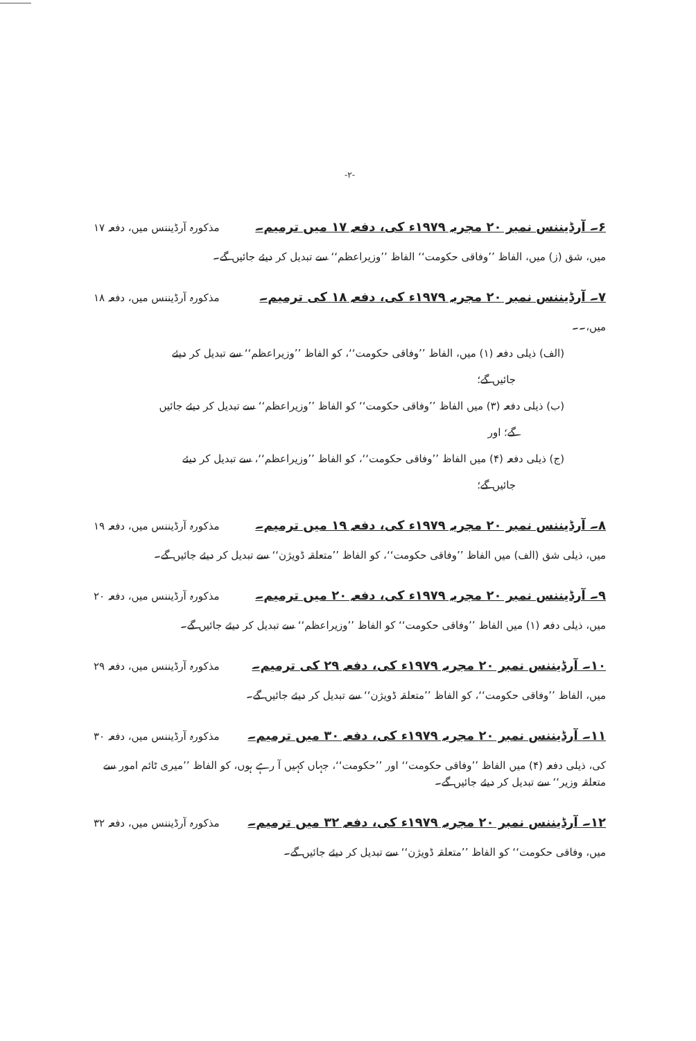-۲-
۶۔ آرڈیننس نمبر ۲۰ مجریہ ۱۹۷۹ء کی، دفعہ ۱۷ میں ترمیم۔ مذکورہ آرڈیننس میں، دفعہ ۱۷
میں، شق (ز) میں، الفاظ ’’وفاقی حکومت‘‘ الفاظ ’’وزیراعظم‘‘ سے تبدیل کر دیئے جائیں گے۔
۷۔ آرڈیننس نمبر ۲۰ مجریہ ۱۹۷۹ء کی، دفعہ ۱۸ کی ترمیم۔ مذکورہ آرڈیننس میں، دفعہ ۱۸
میں،۔۔
(الف) ذیلی دفعہ (۱) میں، الفاظ ’’وفاقی حکومت‘‘، کو الفاظ ’’وزیراعظم‘‘ سے تبدیل کر دیئے
جائیں گے؛
(ب) ذیلی دفعہ (۳) میں الفاظ ’’وفاقی حکومت‘‘ کو الفاظ ’’وزیراعظم‘‘ سے تبدیل کر دیئے جائیں
گے؛ اور
(ج) ذیلی دفعہ (۴) میں الفاظ ’’وفاقی حکومت‘‘، کو الفاظ ’’وزیراعظم‘‘، سے تبدیل کر دیئے
جائیں گے؛
۸۔ آرڈیننس نمبر ۲۰ مجریہ ۱۹۷۹ء کی، دفعہ ۱۹ میں ترمیم۔ مذکورہ آرڈیننس میں، دفعہ ۱۹
میں، ذیلی شق (الف) میں الفاظ ’’وفاقی حکومت‘‘، کو الفاظ ’’متعلقہ ڈویژن‘‘ سے تبدیل کر دیئے جائیں گے۔
۹۔ آرڈیننس نمبر ۲۰ مجریہ ۱۹۷۹ء کی، دفعہ ۲۰ میں ترمیم۔ مذکورہ آرڈیننس میں، دفعہ ۲۰
میں، ذیلی دفعہ (۱) میں الفاظ ’’وفاقی حکومت‘‘ کو الفاظ ’’وزیراعظم‘‘ سے تبدیل کر دیئے جائیں گے۔
۱۰۔ آرڈیننس نمبر ۲۰ مجریہ ۱۹۷۹ء کی، دفعہ ۲۹ کی ترمیم۔ مذکورہ آرڈیننس میں، دفعہ ۲۹
میں، الفاظ ’’وفاقی حکومت‘‘، کو الفاظ ’’متعلقہ ڈویژن‘‘ سے تبدیل کر دیئے جائیں گے۔
۱۱۔ آرڈیننس نمبر ۲۰ مجریہ ۱۹۷۹ء کی، دفعہ ۳۰ میں ترمیم۔ مذکورہ آرڈیننس میں، دفعہ ۳۰
کی، ذیلی دفعہ (۴) میں الفاظ ’’وفاقی حکومت‘‘ اور ’’حکومت‘‘، جہاں کہیں آ رہے ہوں، کو الفاظ ’’میری ٹائم امور سے متعلقہ وزیر‘‘ سے تبدیل کر دیئے جائیں گے۔
۱۲۔ آرڈیننس نمبر ۲۰ مجریہ ۱۹۷۹ء کی، دفعہ ۳۲ میں ترمیم۔ مذکورہ آرڈیننس میں، دفعہ ۳۲
میں، وفاقی حکومت‘‘ کو الفاظ ’’متعلقہ ڈویژن‘‘ سے تبدیل کر دیئے جائیں گے۔